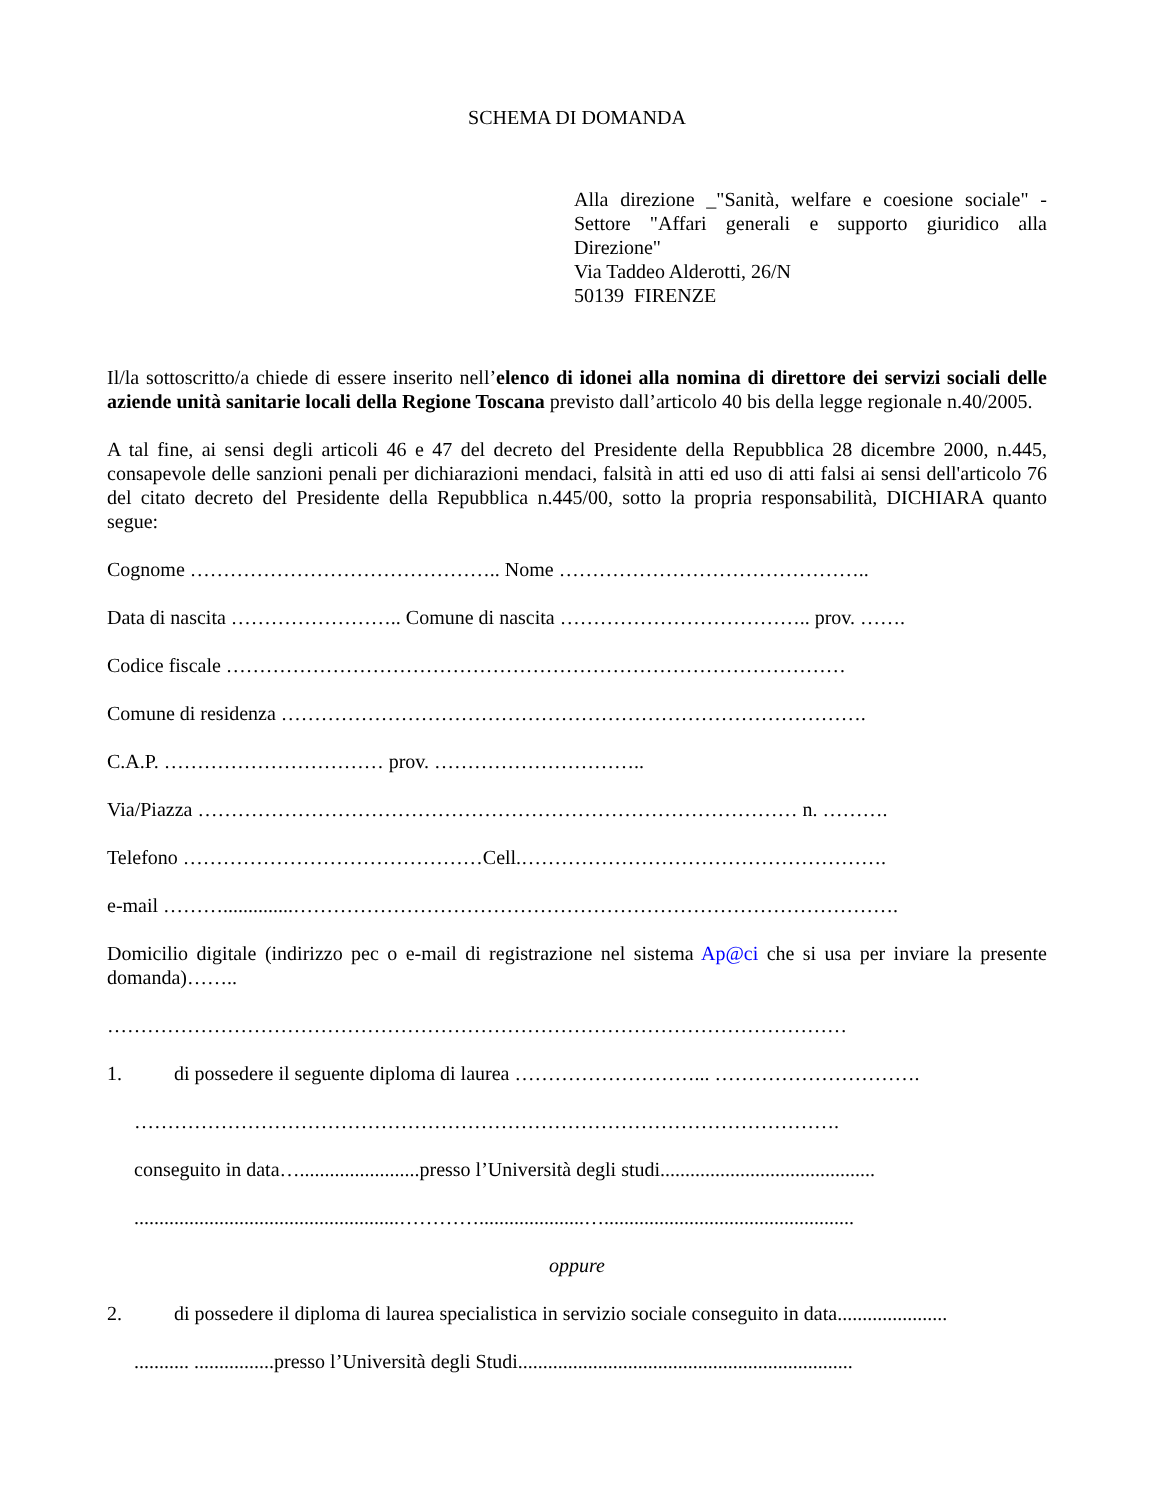SCHEMA DI DOMANDA
Alla direzione _"Sanità, welfare e coesione sociale" - Settore "Affari generali e supporto giuridico alla Direzione"
Via Taddeo Alderotti, 26/N
50139 FIRENZE
Il/la sottoscritto/a chiede di essere inserito nell’elenco di idonei alla nomina di direttore dei servizi sociali delle aziende unità sanitarie locali della Regione Toscana previsto dall’articolo 40 bis della legge regionale n.40/2005.
A tal fine, ai sensi degli articoli 46 e 47 del decreto del Presidente della Repubblica 28 dicembre 2000, n.445, consapevole delle sanzioni penali per dichiarazioni mendaci, falsità in atti ed uso di atti falsi ai sensi dell'articolo 76 del citato decreto del Presidente della Repubblica n.445/00, sotto la propria responsabilità, DICHIARA quanto segue:
Cognome ……………………………………….. Nome ………………………………………..
Data di nascita …………………….. Comune di nascita ……………………………….. prov. …….
Codice fiscale …………………………………………………………………………………
Comune di residenza …………………………………………………………………………….
C.A.P. …………………………… prov. …………………………..
Via/Piazza ……………………………………………………………………………… n. ……….
Telefono ………………………………………Cell.……………………………………………….
e-mail ………..............……………………………………………………………………………….
Domicilio digitale (indirizzo pec o e-mail di registrazione nel sistema Ap@ci che si usa per inviare la presente domanda)……..
…………………………………………………………………………………………………
1. di possedere il seguente diploma di laurea ………………………... ………………………….
…………………………………………………………………………………………….
conseguito in data…........................presso l’Università degli studi...........................................
.....................................................………….....................…..................................................
oppure
2. di possedere il diploma di laurea specialistica in servizio sociale conseguito in data......................
........... ................presso l’Università degli Studi...................................................................